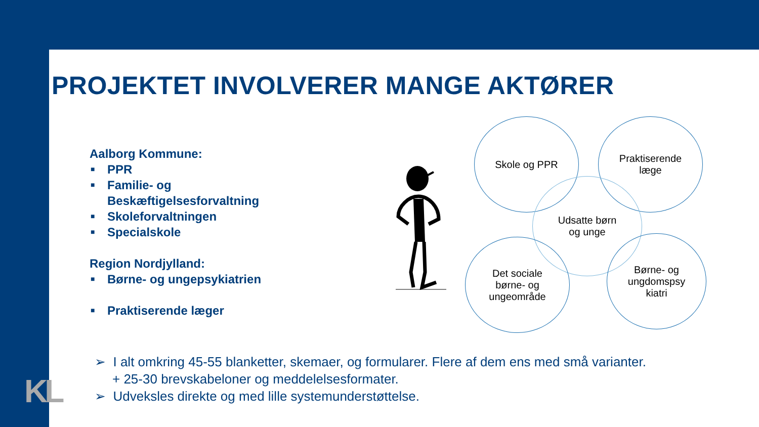KL
PROJEKTET INVOLVERER MANGE AKTØRER
Aalborg Kommune:
■ PPR
■ Familie- og
Beskæftigelsesforvaltning
■ Skoleforvaltningen
■ Specialskole
Region Nordjylland:
■ Børne- og ungepsykiatrien
■ Praktiserende læger
Skole og PPR
Praktiserende
læge
Udsatte børn
og unge
Det sociale
børne- og
ungeområde
Børne- og
ungdomspsy
kiatri
➢ I alt omkring 45-55 blanketter, skemaer, og formularer. Flere af dem ens med små varianter.
+ 25-30 brevskabeloner og meddelelsesformater.
➢ Udveksles direkte og med lille systemunderstøttelse.